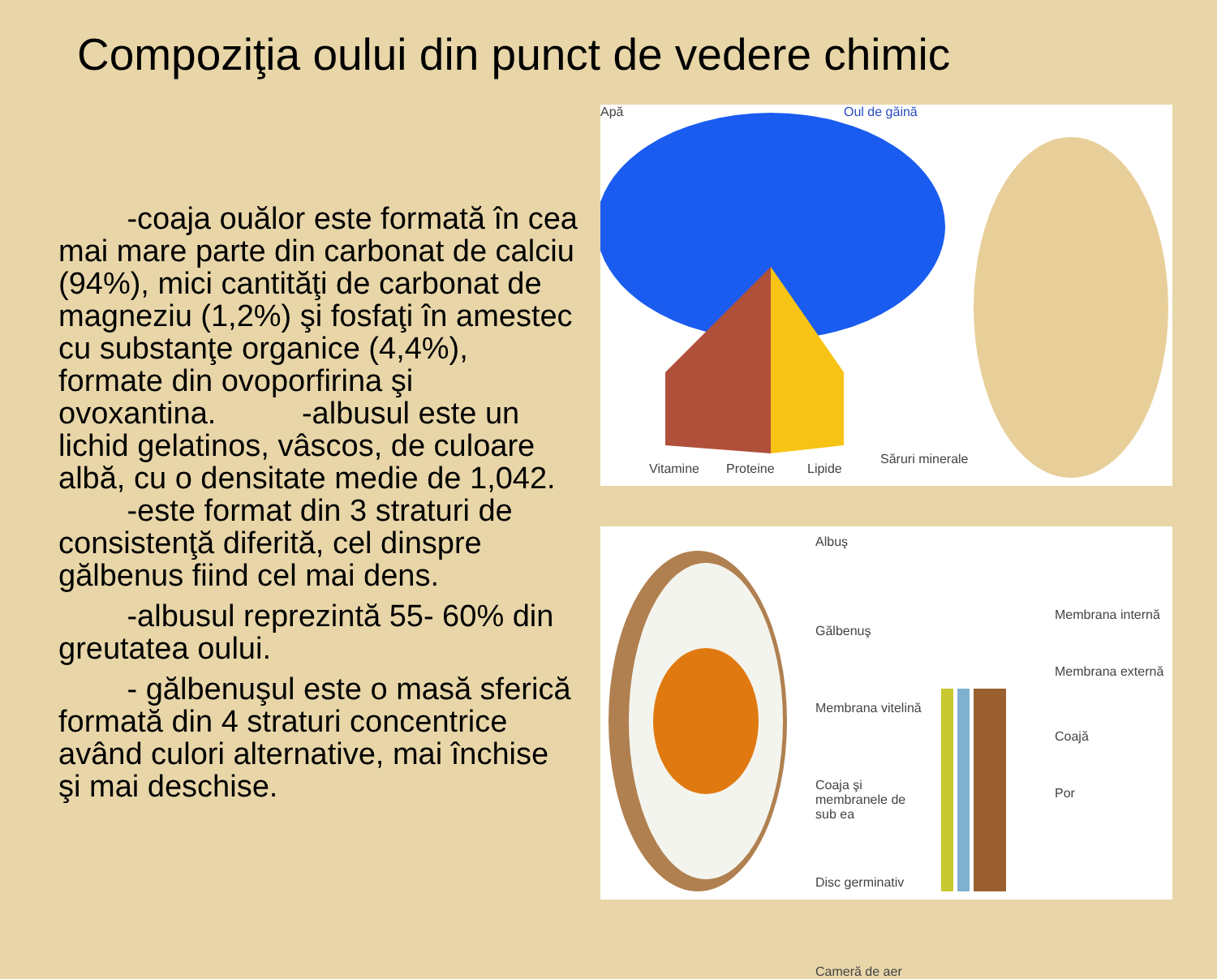Compoziţia oului din punct de vedere chimic
-coaja ouălor este formată în cea mai mare parte din carbonat de calciu (94%), mici cantităţi de carbonat de magneziu (1,2%) şi fosfaţi în amestec cu substanţe organice (4,4%), formate din ovoporfirina şi ovoxantina. -albusul este un lichid gelatinos, vâscos, de culoare albă, cu o densitate medie de 1,042. -este format din 3 straturi de consistenţă diferită, cel dinspre gălbenus fiind cel mai dens.
-albusul reprezintă 55- 60% din greutatea oului.
- gălbenuşul este o masă sferică formată din 4 straturi concentrice având culori alternative, mai închise şi mai deschise.
Oul de găină
Apă Vitamine Proteine Lipide
Săruri minerale
Albuş
Gălbenuş
Membrana vitelină
Coaja şi membranele de sub ea
Disc germinativ
Cameră de aer
Membrana internă
Membrana externă
Coajă
Por